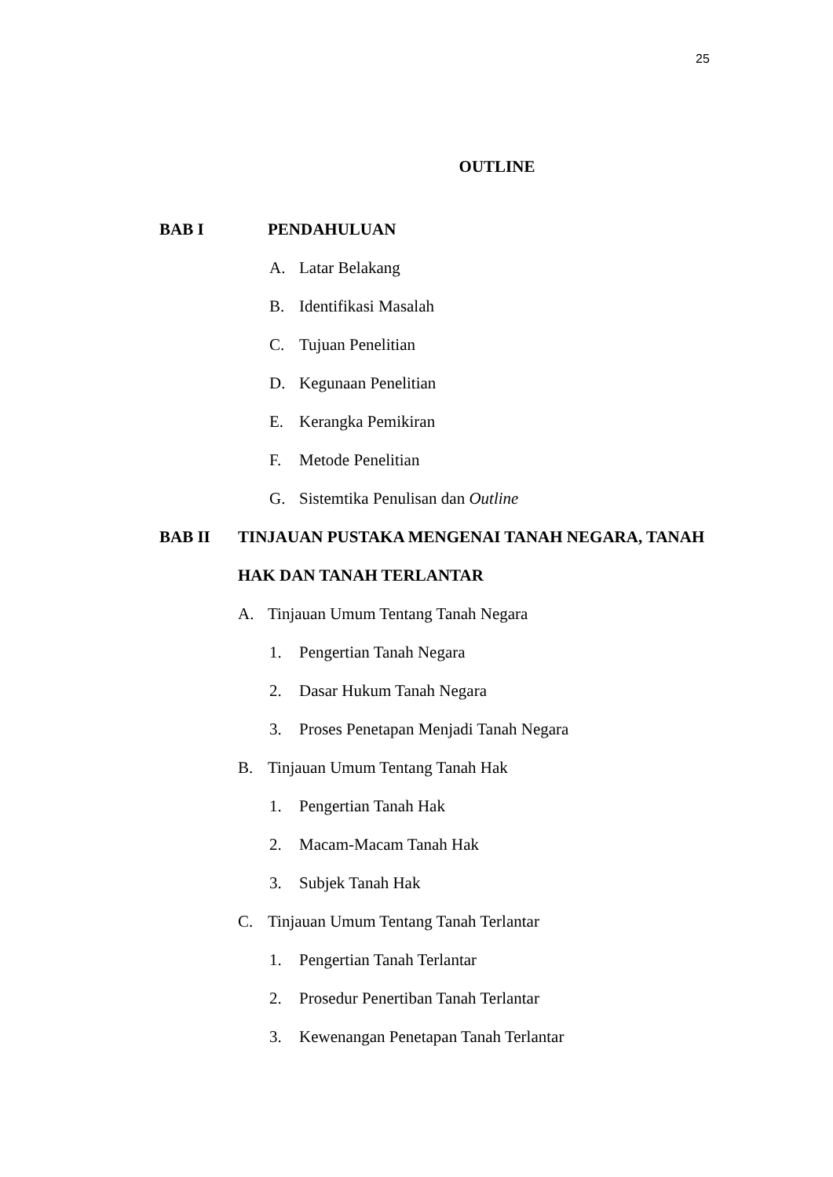25
OUTLINE
BAB I PENDAHULUAN
A. Latar Belakang
B. Identifikasi Masalah
C. Tujuan Penelitian
D. Kegunaan Penelitian
E. Kerangka Pemikiran
F. Metode Penelitian
G. Sistemtika Penulisan dan Outline
BAB II TINJAUAN PUSTAKA MENGENAI TANAH NEGARA, TANAH
HAK DAN TANAH TERLANTAR
A. Tinjauan Umum Tentang Tanah Negara
1. Pengertian Tanah Negara
2. Dasar Hukum Tanah Negara
3. Proses Penetapan Menjadi Tanah Negara
B. Tinjauan Umum Tentang Tanah Hak
1. Pengertian Tanah Hak
2. Macam-Macam Tanah Hak
3. Subjek Tanah Hak
C. Tinjauan Umum Tentang Tanah Terlantar
1. Pengertian Tanah Terlantar
2. Prosedur Penertiban Tanah Terlantar
3. Kewenangan Penetapan Tanah Terlantar